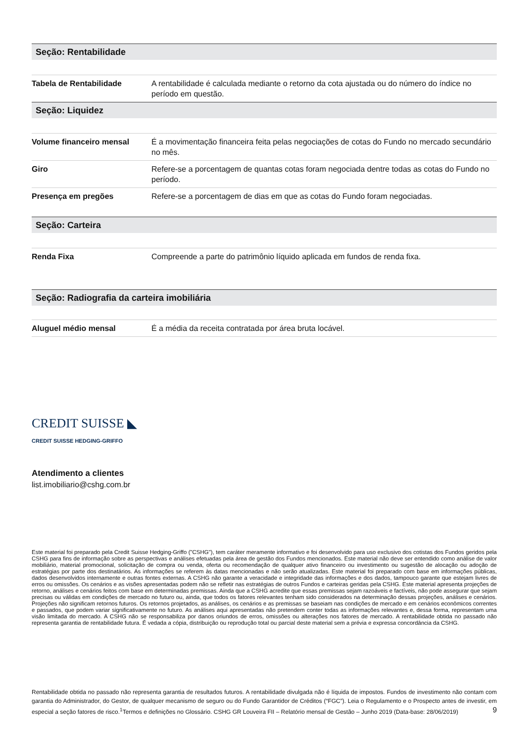Seção: Rentabilidade
| Tabela de Rentabilidade | A rentabilidade é calculada mediante o retorno da cota ajustada ou do número do índice no período em questão. |
Seção: Liquidez
| Volume financeiro mensal | É a movimentação financeira feita pelas negociações de cotas do Fundo no mercado secundário no mês. |
| Giro | Refere-se a porcentagem de quantas cotas foram negociada dentre todas as cotas do Fundo no período. |
| Presença em pregões | Refere-se a porcentagem de dias em que as cotas do Fundo foram negociadas. |
Seção: Carteira
| Renda Fixa | Compreende a parte do patrimônio líquido aplicada em fundos de renda fixa. |
Seção: Radiografia da carteira imobiliária
| Aluguel médio mensal | É a média da receita contratada por área bruta locável. |
CREDIT SUISSE ◣
CREDIT SUISSE HEDGING-GRIFFO
Atendimento a clientes
list.imobiliario@cshg.com.br
Este material foi preparado pela Credit Suisse Hedging-Griffo ("CSHG"), tem caráter meramente informativo e foi desenvolvido para uso exclusivo dos cotistas dos Fundos geridos pela CSHG para fins de informação sobre as perspectivas e análises efetuadas pela área de gestão dos Fundos mencionados. Este material não deve ser entendido como análise de valor mobiliário, material promocional, solicitação de compra ou venda, oferta ou recomendação de qualquer ativo financeiro ou investimento ou sugestão de alocação ou adoção de estratégias por parte dos destinatários. As informações se referem às datas mencionadas e não serão atualizadas. Este material foi preparado com base em informações públicas, dados desenvolvidos internamente e outras fontes externas. A CSHG não garante a veracidade e integridade das informações e dos dados, tampouco garante que estejam livres de erros ou omissões. Os cenários e as visões apresentadas podem não se refletir nas estratégias de outros Fundos e carteiras geridas pela CSHG. Este material apresenta projeções de retorno, análises e cenários feitos com base em determinadas premissas. Ainda que a CSHG acredite que essas premissas sejam razoáveis e factíveis, não pode assegurar que sejam precisas ou válidas em condições de mercado no futuro ou, ainda, que todos os fatores relevantes tenham sido considerados na determinação dessas projeções, análises e cenários. Projeções não significam retornos futuros. Os retornos projetados, as análises, os cenários e as premissas se baseiam nas condições de mercado e em cenários econômicos correntes e passados, que podem variar significativamente no futuro. As análises aqui apresentadas não pretendem conter todas as informações relevantes e, dessa forma, representam uma visão limitada do mercado. A CSHG não se responsabiliza por danos oriundos de erros, omissões ou alterações nos fatores de mercado. A rentabilidade obtida no passado não representa garantia de rentabilidade futura. É vedada a cópia, distribuição ou reprodução total ou parcial deste material sem a prévia e expressa concordância da CSHG.
Rentabilidade obtida no passado não representa garantia de resultados futuros. A rentabilidade divulgada não é líquida de impostos. Fundos de investimento não contam com garantia do Administrador, do Gestor, de qualquer mecanismo de seguro ou do Fundo Garantidor de Créditos (“FGC”). Leia o Regulamento e o Prospecto antes de investir, em especial a seção fatores de risco.<sup>1</sup>Termos e definições no Glossário. CSHG GR Louveira FII – Relatório mensal de Gestão – Junho 2019 (Data-base: 28/06/2019) 9